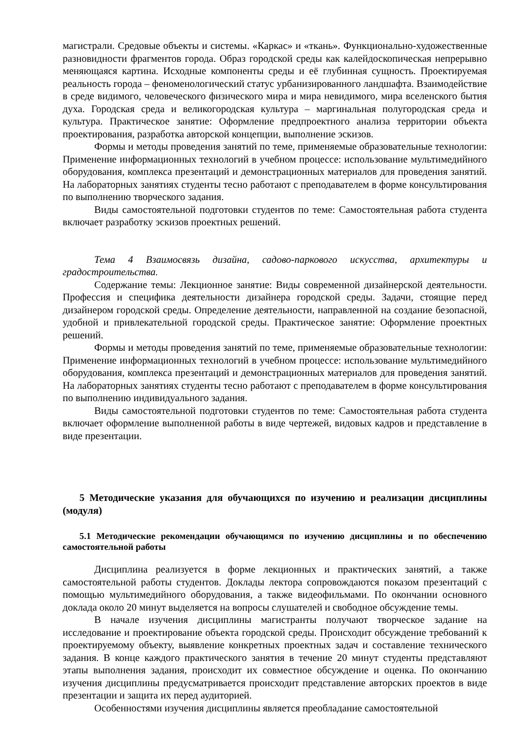магистрали. Средовые объекты и системы. «Каркас» и «ткань». Функционально-художественные разновидности фрагментов города. Образ городской среды как калейдоскопическая непрерывно меняющаяся картина. Исходные компоненты среды и её глубинная сущность. Проектируемая реальность города – феноменологический статус урбанизированного ландшафта. Взаимодействие в среде видимого, человеческого физического мира и мира невидимого, мира вселенского бытия духа. Городская среда и великогородская культура – маргинальная полугородская среда и культура. Практическое занятие: Оформление предпроектного анализа территории объекта проектирования, разработка авторской концепции, выполнение эскизов.
Формы и методы проведения занятий по теме, применяемые образовательные технологии: Применение информационных технологий в учебном процессе: использование мультимедийного оборудования, комплекса презентаций и демонстрационных материалов для проведения занятий. На лабораторных занятиях студенты тесно работают с преподавателем в форме консультирования по выполнению творческого задания.
Виды самостоятельной подготовки студентов по теме: Самостоятельная работа студента включает разработку эскизов проектных решений.
Тема 4 Взаимосвязь дизайна, садово-паркового искусства, архитектуры и градостроительства.
Содержание темы: Лекционное занятие: Виды современной дизайнерской деятельности. Профессия и специфика деятельности дизайнера городской среды. Задачи, стоящие перед дизайнером городской среды. Определение деятельности, направленной на создание безопасной, удобной и привлекательной городской среды. Практическое занятие: Оформление проектных решений.
Формы и методы проведения занятий по теме, применяемые образовательные технологии: Применение информационных технологий в учебном процессе: использование мультимедийного оборудования, комплекса презентаций и демонстрационных материалов для проведения занятий. На лабораторных занятиях студенты тесно работают с преподавателем в форме консультирования по выполнению индивидуального задания.
Виды самостоятельной подготовки студентов по теме: Самостоятельная работа студента включает оформление выполненной работы в виде чертежей, видовых кадров и представление в виде презентации.
5 Методические указания для обучающихся по изучению и реализации дисциплины (модуля)
5.1 Методические рекомендации обучающимся по изучению дисциплины и по обеспечению самостоятельной работы
Дисциплина реализуется в форме лекционных и практических занятий, а также самостоятельной работы студентов. Доклады лектора сопровождаются показом презентаций с помощью мультимедийного оборудования, а также видеофильмами. По окончании основного доклада около 20 минут выделяется на вопросы слушателей и свободное обсуждение темы.
В начале изучения дисциплины магистранты получают творческое задание на исследование и проектирование объекта городской среды. Происходит обсуждение требований к проектируемому объекту, выявление конкретных проектных задач и составление технического задания. В конце каждого практического занятия в течение 20 минут студенты представляют этапы выполнения задания, происходит их совместное обсуждение и оценка. По окончанию изучения дисциплины предусматривается происходит представление авторских проектов в виде презентации и защита их перед аудиторией.
Особенностями изучения дисциплины является преобладание самостоятельной